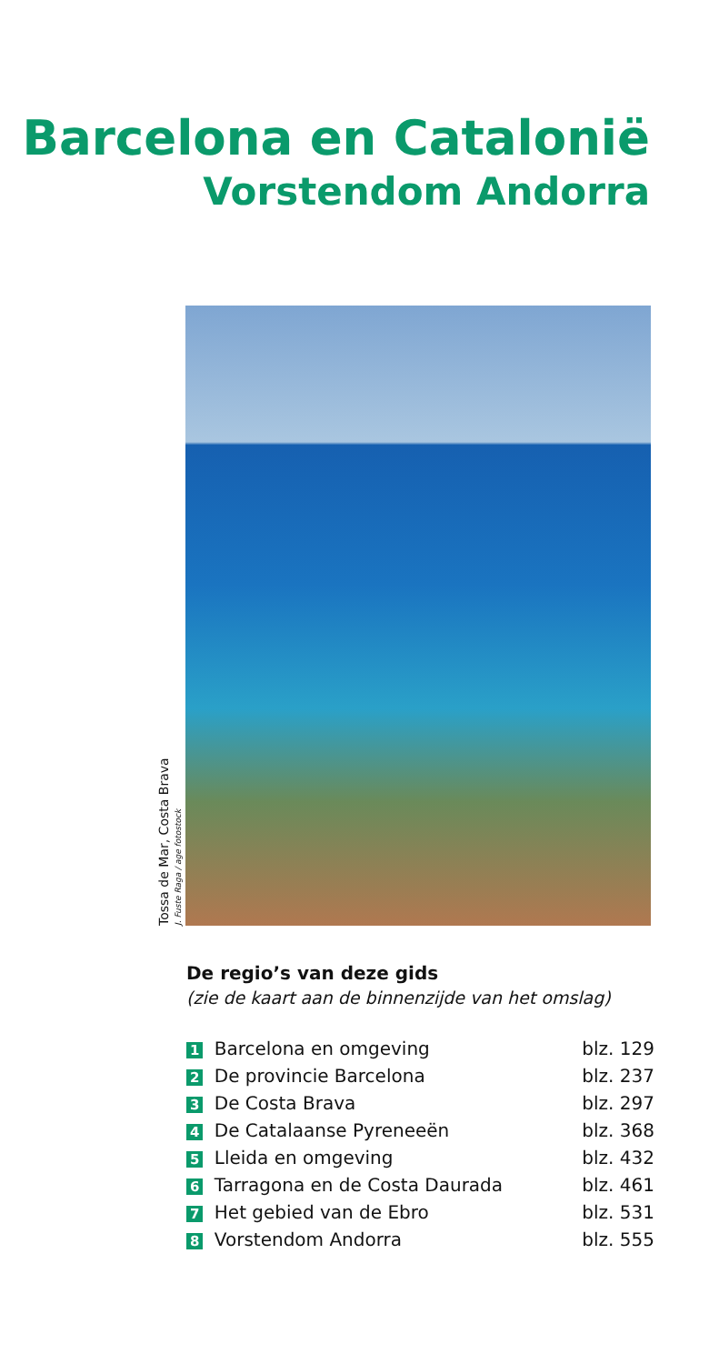Barcelona en Catalonië
Vorstendom Andorra
Tossa de Mar, Costa Brava
J. Fuste Raga / age fotostock
De regio’s van deze gids
(zie de kaart aan de binnenzijde van het omslag)
| 1 Barcelona en omgeving | blz. 129 |
| 2 De provincie Barcelona | blz. 237 |
| 3 De Costa Brava | blz. 297 |
| 4 De Catalaanse Pyreneeën | blz. 368 |
| 5 Lleida en omgeving | blz. 432 |
| 6 Tarragona en de Costa Daurada | blz. 461 |
| 7 Het gebied van de Ebro | blz. 531 |
| 8 Vorstendom Andorra | blz. 555 |